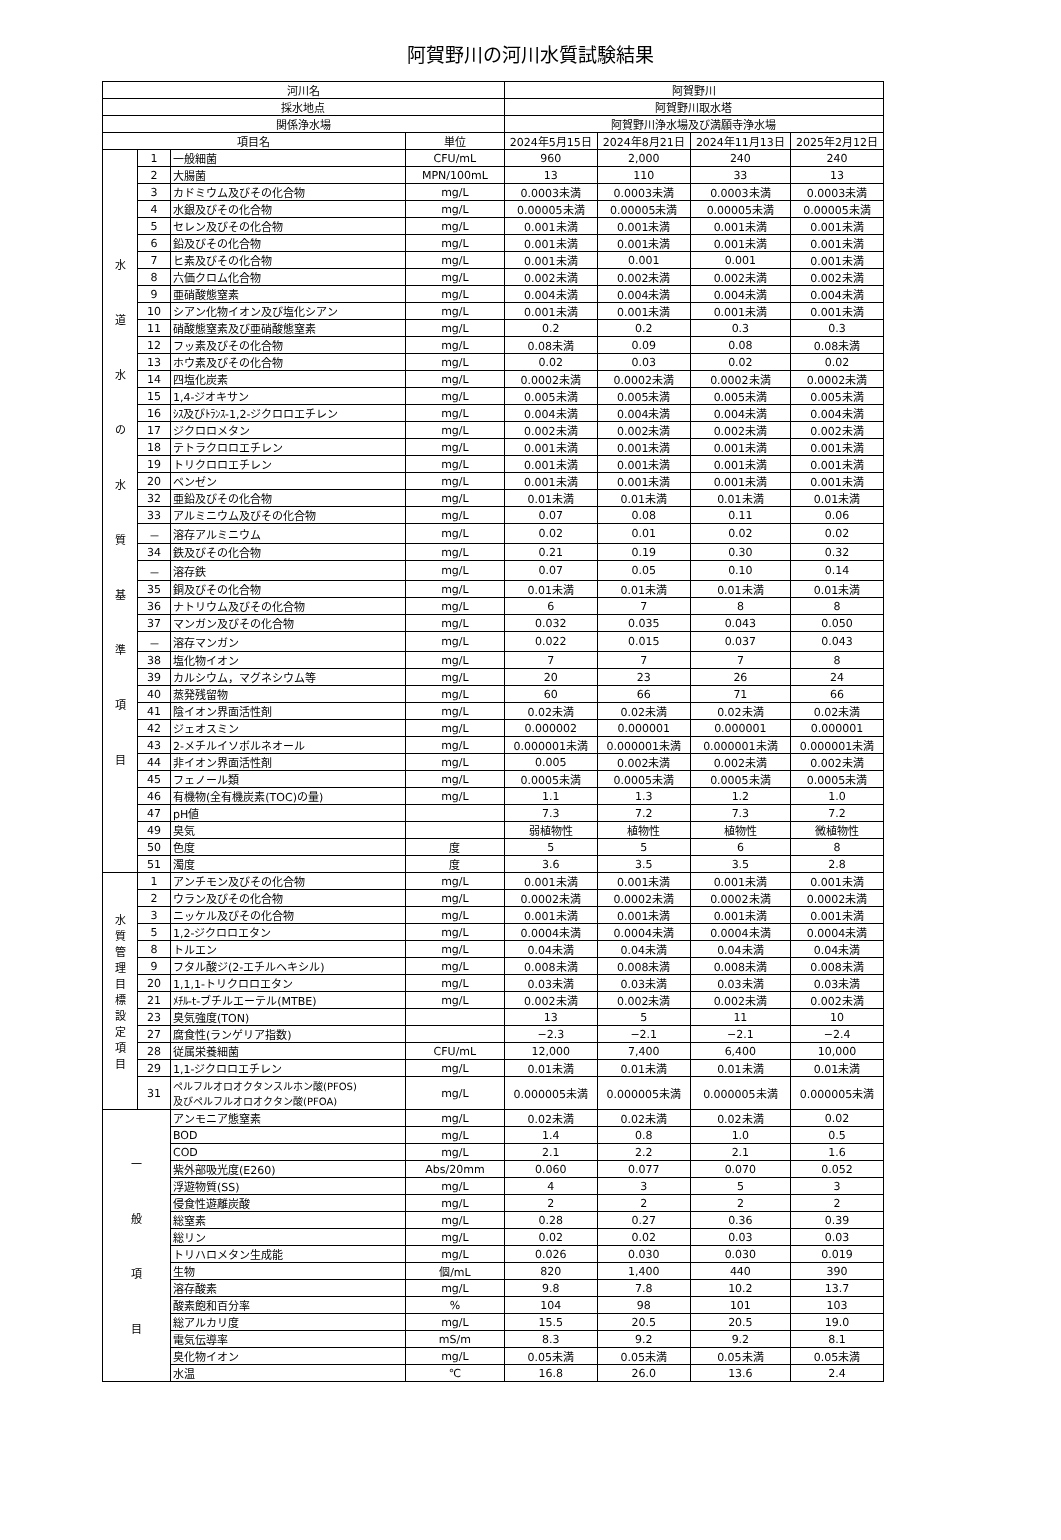阿賀野川の河川水質試験結果
| 河川名 | | | | 阿賀野川 | | | |
| --- | --- | --- | --- | --- | --- | --- | --- |
| 採水地点 | | | | 阿賀野川取水塔 | | | |
| 関係浄水場 | | | | 阿賀野川浄水場及び満願寺浄水場 | | | |
| 項目名 | | | 単位 | 2024年5月15日 | 2024年8月21日 | 2024年11月13日 | 2025年2月12日 |
| 水 道 水 の 水 質 基 準 項 目 | 1 | 一般細菌 | CFU/mL | 960 | 2,000 | 240 | 240 |
| | 2 | 大腸菌 | MPN/100mL | 13 | 110 | 33 | 13 |
| | 3 | カドミウム及びその化合物 | mg/L | 0.0003未満 | 0.0003未満 | 0.0003未満 | 0.0003未満 |
| | 4 | 水銀及びその化合物 | mg/L | 0.00005未満 | 0.00005未満 | 0.00005未満 | 0.00005未満 |
| | 5 | セレン及びその化合物 | mg/L | 0.001未満 | 0.001未満 | 0.001未満 | 0.001未満 |
| | 6 | 鉛及びその化合物 | mg/L | 0.001未満 | 0.001未満 | 0.001未満 | 0.001未満 |
| | 7 | ヒ素及びその化合物 | mg/L | 0.001未満 | 0.001 | 0.001 | 0.001未満 |
| | 8 | 六価クロム化合物 | mg/L | 0.002未満 | 0.002未満 | 0.002未満 | 0.002未満 |
| | 9 | 亜硝酸態窒素 | mg/L | 0.004未満 | 0.004未満 | 0.004未満 | 0.004未満 |
| | 10 | シアン化物イオン及び塩化シアン | mg/L | 0.001未満 | 0.001未満 | 0.001未満 | 0.001未満 |
| | 11 | 硝酸態窒素及び亜硝酸態窒素 | mg/L | 0.2 | 0.2 | 0.3 | 0.3 |
| | 12 | フッ素及びその化合物 | mg/L | 0.08未満 | 0.09 | 0.08 | 0.08未満 |
| | 13 | ホウ素及びその化合物 | mg/L | 0.02 | 0.03 | 0.02 | 0.02 |
| | 14 | 四塩化炭素 | mg/L | 0.0002未満 | 0.0002未満 | 0.0002未満 | 0.0002未満 |
| | 15 | 1,4-ジオキサン | mg/L | 0.005未満 | 0.005未満 | 0.005未満 | 0.005未満 |
| | 16 | ｼｽ及びﾄﾗﾝｽ-1,2-ジクロロエチレン | mg/L | 0.004未満 | 0.004未満 | 0.004未満 | 0.004未満 |
| | 17 | ジクロロメタン | mg/L | 0.002未満 | 0.002未満 | 0.002未満 | 0.002未満 |
| | 18 | テトラクロロエチレン | mg/L | 0.001未満 | 0.001未満 | 0.001未満 | 0.001未満 |
| | 19 | トリクロロエチレン | mg/L | 0.001未満 | 0.001未満 | 0.001未満 | 0.001未満 |
| | 20 | ベンゼン | mg/L | 0.001未満 | 0.001未満 | 0.001未満 | 0.001未満 |
| | 32 | 亜鉛及びその化合物 | mg/L | 0.01未満 | 0.01未満 | 0.01未満 | 0.01未満 |
| | 33 | アルミニウム及びその化合物 | mg/L | 0.07 | 0.08 | 0.11 | 0.06 |
| | － | 溶存アルミニウム | mg/L | 0.02 | 0.01 | 0.02 | 0.02 |
| | 34 | 鉄及びその化合物 | mg/L | 0.21 | 0.19 | 0.30 | 0.32 |
| | － | 溶存鉄 | mg/L | 0.07 | 0.05 | 0.10 | 0.14 |
| | 35 | 銅及びその化合物 | mg/L | 0.01未満 | 0.01未満 | 0.01未満 | 0.01未満 |
| | 36 | ナトリウム及びその化合物 | mg/L | 6 | 7 | 8 | 8 |
| | 37 | マンガン及びその化合物 | mg/L | 0.032 | 0.035 | 0.043 | 0.050 |
| | － | 溶存マンガン | mg/L | 0.022 | 0.015 | 0.037 | 0.043 |
| | 38 | 塩化物イオン | mg/L | 7 | 7 | 7 | 8 |
| | 39 | カルシウム，マグネシウム等 | mg/L | 20 | 23 | 26 | 24 |
| | 40 | 蒸発残留物 | mg/L | 60 | 66 | 71 | 66 |
| | 41 | 陰イオン界面活性剤 | mg/L | 0.02未満 | 0.02未満 | 0.02未満 | 0.02未満 |
| | 42 | ジェオスミン | mg/L | 0.000002 | 0.000001 | 0.000001 | 0.000001 |
| | 43 | 2-メチルイソボルネオール | mg/L | 0.000001未満 | 0.000001未満 | 0.000001未満 | 0.000001未満 |
| | 44 | 非イオン界面活性剤 | mg/L | 0.005 | 0.002未満 | 0.002未満 | 0.002未満 |
| | 45 | フェノール類 | mg/L | 0.0005未満 | 0.0005未満 | 0.0005未満 | 0.0005未満 |
| | 46 | 有機物(全有機炭素(TOC)の量) | mg/L | 1.1 | 1.3 | 1.2 | 1.0 |
| | 47 | pH値 | | 7.3 | 7.2 | 7.3 | 7.2 |
| | 49 | 臭気 | | 弱植物性 | 植物性 | 植物性 | 微植物性 |
| | 50 | 色度 | 度 | 5 | 5 | 6 | 8 |
| | 51 | 濁度 | 度 | 3.6 | 3.5 | 3.5 | 2.8 |
| 水 質 管 理 目 標 設 定 項 目 | 1 | アンチモン及びその化合物 | mg/L | 0.001未満 | 0.001未満 | 0.001未満 | 0.001未満 |
| | 2 | ウラン及びその化合物 | mg/L | 0.0002未満 | 0.0002未満 | 0.0002未満 | 0.0002未満 |
| | 3 | ニッケル及びその化合物 | mg/L | 0.001未満 | 0.001未満 | 0.001未満 | 0.001未満 |
| | 5 | 1,2-ジクロロエタン | mg/L | 0.0004未満 | 0.0004未満 | 0.0004未満 | 0.0004未満 |
| | 8 | トルエン | mg/L | 0.04未満 | 0.04未満 | 0.04未満 | 0.04未満 |
| | 9 | フタル酸ジ(2-エチルヘキシル) | mg/L | 0.008未満 | 0.008未満 | 0.008未満 | 0.008未満 |
| | 20 | 1,1,1-トリクロロエタン | mg/L | 0.03未満 | 0.03未満 | 0.03未満 | 0.03未満 |
| | 21 | ﾒﾁﾙ-t-ブチルエーテル(MTBE) | mg/L | 0.002未満 | 0.002未満 | 0.002未満 | 0.002未満 |
| | 23 | 臭気強度(TON) | | 13 | 5 | 11 | 10 |
| | 27 | 腐食性(ランゲリア指数) | | −2.3 | −2.1 | −2.1 | −2.4 |
| | 28 | 従属栄養細菌 | CFU/mL | 12,000 | 7,400 | 6,400 | 10,000 |
| | 29 | 1,1-ジクロロエチレン | mg/L | 0.01未満 | 0.01未満 | 0.01未満 | 0.01未満 |
| | 31 | ペルフルオロオクタンスルホン酸(PFOS) 及びペルフルオロオクタン酸(PFOA) | mg/L | 0.000005未満 | 0.000005未満 | 0.000005未満 | 0.000005未満 |
| 一 般 項 目 | | アンモニア態窒素 | mg/L | 0.02未満 | 0.02未満 | 0.02未満 | 0.02 |
| | | BOD | mg/L | 1.4 | 0.8 | 1.0 | 0.5 |
| | | COD | mg/L | 2.1 | 2.2 | 2.1 | 1.6 |
| | | 紫外部吸光度(E260) | Abs/20mm | 0.060 | 0.077 | 0.070 | 0.052 |
| | | 浮遊物質(SS) | mg/L | 4 | 3 | 5 | 3 |
| | | 侵食性遊離炭酸 | mg/L | 2 | 2 | 2 | 2 |
| | | 総窒素 | mg/L | 0.28 | 0.27 | 0.36 | 0.39 |
| | | 総リン | mg/L | 0.02 | 0.02 | 0.03 | 0.03 |
| | | トリハロメタン生成能 | mg/L | 0.026 | 0.030 | 0.030 | 0.019 |
| | | 生物 | 個/mL | 820 | 1,400 | 440 | 390 |
| | | 溶存酸素 | mg/L | 9.8 | 7.8 | 10.2 | 13.7 |
| | | 酸素飽和百分率 | % | 104 | 98 | 101 | 103 |
| | | 総アルカリ度 | mg/L | 15.5 | 20.5 | 20.5 | 19.0 |
| | | 電気伝導率 | mS/m | 8.3 | 9.2 | 9.2 | 8.1 |
| | | 臭化物イオン | mg/L | 0.05未満 | 0.05未満 | 0.05未満 | 0.05未満 |
| | | 水温 | ℃ | 16.8 | 26.0 | 13.6 | 2.4 |